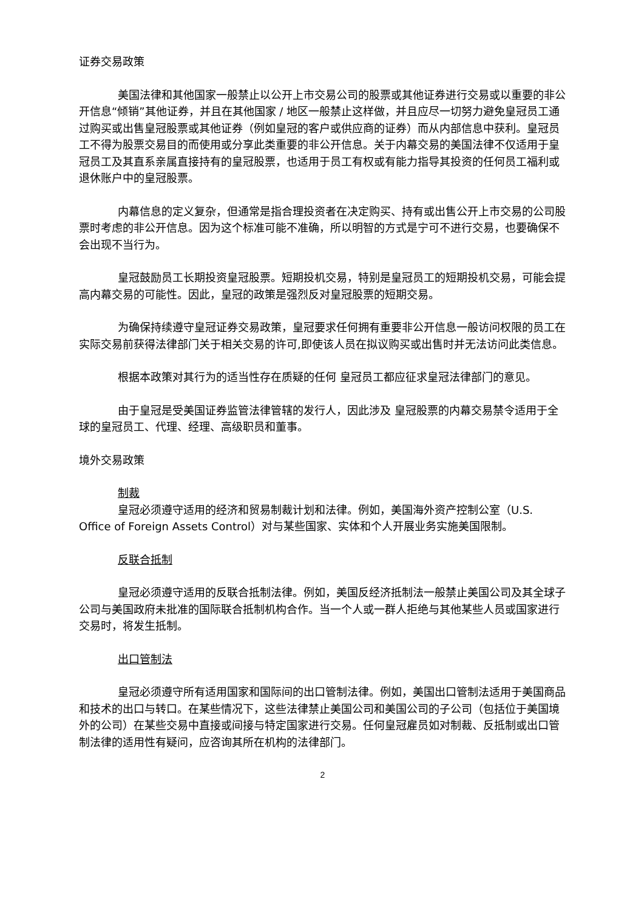证券交易政策
美国法律和其他国家一般禁止以公开上市交易公司的股票或其他证券进行交易或以重要的非公开信息“倾销”其他证券，并且在其他国家 / 地区一般禁止这样做，并且应尽一切努力避免皇冠员工通过购买或出售皇冠股票或其他证券（例如皇冠的客户或供应商的证券）而从内部信息中获利。皇冠员工不得为股票交易目的而使用或分享此类重要的非公开信息。关于内幕交易的美国法律不仅适用于皇冠员工及其直系亲属直接持有的皇冠股票，也适用于员工有权或有能力指导其投资的任何员工福利或退休账户中的皇冠股票。
内幕信息的定义复杂，但通常是指合理投资者在决定购买、持有或出售公开上市交易的公司股票时考虑的非公开信息。因为这个标准可能不准确，所以明智的方式是宁可不进行交易，也要确保不会出现不当行为。
皇冠鼓励员工长期投资皇冠股票。短期投机交易，特别是皇冠员工的短期投机交易，可能会提高内幕交易的可能性。因此，皇冠的政策是强烈反对皇冠股票的短期交易。
为确保持续遵守皇冠证券交易政策，皇冠要求任何拥有重要非公开信息一般访问权限的员工在实际交易前获得法律部门关于相关交易的许可,即使该人员在拟议购买或出售时并无法访问此类信息。
根据本政策对其行为的适当性存在质疑的任何 皇冠员工都应征求皇冠法律部门的意见。
由于皇冠是受美国证券监管法律管辖的发行人，因此涉及 皇冠股票的内幕交易禁令适用于全球的皇冠员工、代理、经理、高级职员和董事。
境外交易政策
制裁
皇冠必须遵守适用的经济和贸易制裁计划和法律。例如，美国海外资产控制公室（U.S. Office of Foreign Assets Control）对与某些国家、实体和个人开展业务实施美国限制。
反联合抵制
皇冠必须遵守适用的反联合抵制法律。例如，美国反经济抵制法一般禁止美国公司及其全球子公司与美国政府未批准的国际联合抵制机构合作。当一个人或一群人拒绝与其他某些人员或国家进行交易时，将发生抵制。
出口管制法
皇冠必须遵守所有适用国家和国际间的出口管制法律。例如，美国出口管制法适用于美国商品和技术的出口与转口。在某些情况下，这些法律禁止美国公司和美国公司的子公司（包括位于美国境外的公司）在某些交易中直接或间接与特定国家进行交易。任何皇冠雇员如对制裁、反抵制或出口管制法律的适用性有疑问，应咨询其所在机构的法律部门。
2